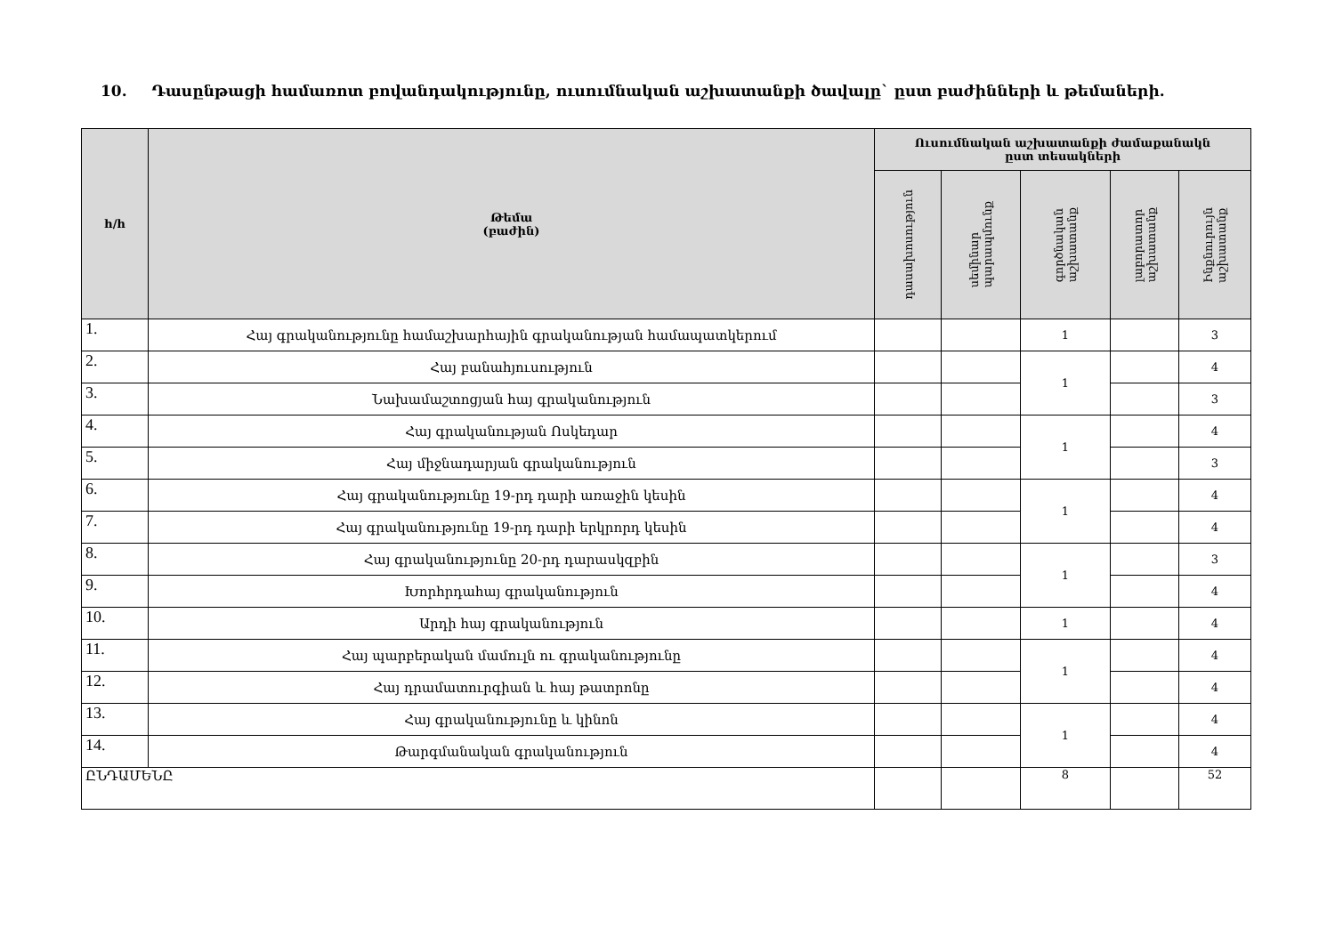10. Դասընթացի համառոտ բովանդակությունը, ուսումնական աշխատանքի ծավալը` ըստ բաժինների և թեմաների.
| հ/հ | Թեմա (բաժին) | Ուսումնական աշխատանքի ժամաքանակն ըստ տեսակների | | | | |
| --- | --- | --- | --- | --- | --- | --- |
| | | դասախոսություն | սեմինար պարապմունք | գործնական աշխատանք | լաբորատոր աշխատանք | Ինքնուրույն աշխատանք |
| 1. | Հայ գրականությունը համաշխարհային գրականության համապատկերում | | | 1 | | 3 |
| 2. | Հայ բանահյուսություն | | | 1 | | 4 |
| 3. | Նախամաշտոցյան հայ գրականություն | | | | | 3 |
| 4. | Հայ գրականության Ոսկեդար | | | 1 | | 4 |
| 5. | Հայ միջնադարյան գրականություն | | | | | 3 |
| 6. | Հայ գրականությունը 19-րդ դարի առաջին կեսին | | | 1 | | 4 |
| 7. | Հայ գրականությունը 19-րդ դարի երկրորդ կեսին | | | | | 4 |
| 8. | Հայ գրականությունը 20-րդ դարասկզբին | | | 1 | | 3 |
| 9. | Խորհրդահայ գրականություն | | | | | 4 |
| 10. | Արդի հայ գրականություն | | | 1 | | 4 |
| 11. | Հայ պարբերական մամուլն ու գրականությունը | | | 1 | | 4 |
| 12. | Հայ դրամատուրգիան և հայ թատրոնը | | | | | 4 |
| 13. | Հայ գրականությունը և կինոն | | | 1 | | 4 |
| 14. | Թարգմանական գրականություն | | | | | 4 |
| ԸՆԴԱՄԵՆԸ | | | | 8 | | 52 |